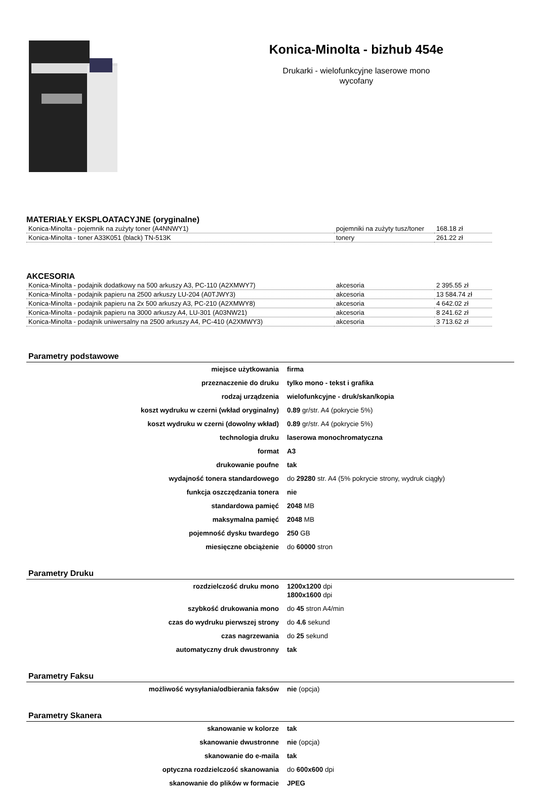Konica-Minolta - bizhub 454e
Drukarki - wielofunkcyjne laserowe mono
wycofany
MATERIAŁY EKSPLOATACYJNE (oryginalne)
| Konica-Minolta - pojemnik na zużyty toner (A4NNWY1) | pojemniki na zużyty tusz/toner | 168.18 zł |
| Konica-Minolta - toner A33K051 (black) TN-513K | tonery | 261.22 zł |
AKCESORIA
| Konica-Minolta - podajnik dodatkowy na 500 arkuszy A3, PC-110 (A2XMWY7) | akcesoria | 2 395.55 zł |
| Konica-Minolta - podajnik papieru na 2500 arkuszy LU-204 (A0TJWY3) | akcesoria | 13 584.74 zł |
| Konica-Minolta - podajnik papieru na 2x 500 arkuszy A3, PC-210 (A2XMWY8) | akcesoria | 4 642.02 zł |
| Konica-Minolta - podajnik papieru na 3000 arkuszy A4, LU-301 (A03NW21) | akcesoria | 8 241.62 zł |
| Konica-Minolta - podajnik uniwersalny na 2500 arkuszy A4, PC-410 (A2XMWY3) | akcesoria | 3 713.62 zł |
Parametry podstawowe
| miejsce użytkowania | firma |
| przeznaczenie do druku | tylko mono - tekst i grafika |
| rodzaj urządzenia | wielofunkcyjne - druk/skan/kopia |
| koszt wydruku w czerni (wkład oryginalny) | 0.89 gr/str. A4 (pokrycie 5%) |
| koszt wydruku w czerni (dowolny wkład) | 0.89 gr/str. A4 (pokrycie 5%) |
| technologia druku | laserowa monochromatyczna |
| format | A3 |
| drukowanie poufne | tak |
| wydajność tonera standardowego | do 29280 str. A4 (5% pokrycie strony, wydruk ciągły) |
| funkcja oszczędzania tonera | nie |
| standardowa pamięć | 2048 MB |
| maksymalna pamięć | 2048 MB |
| pojemność dysku twardego | 250 GB |
| miesięczne obciążenie | do 60000 stron |
Parametry Druku
| rozdzielczość druku mono | 1200x1200 dpi 1800x1600 dpi |
| szybkość drukowania mono | do 45 stron A4/min |
| czas do wydruku pierwszej strony | do 4.6 sekund |
| czas nagrzewania | do 25 sekund |
| automatyczny druk dwustronny | tak |
Parametry Faksu
| możliwość wysyłania/odbierania faksów | nie (opcja) |
Parametry Skanera
| skanowanie w kolorze | tak |
| skanowanie dwustronne | nie (opcja) |
| skanowanie do e-maila | tak |
| optyczna rozdzielczość skanowania | do 600x600 dpi |
| skanowanie do plików w formacie | JPEG |